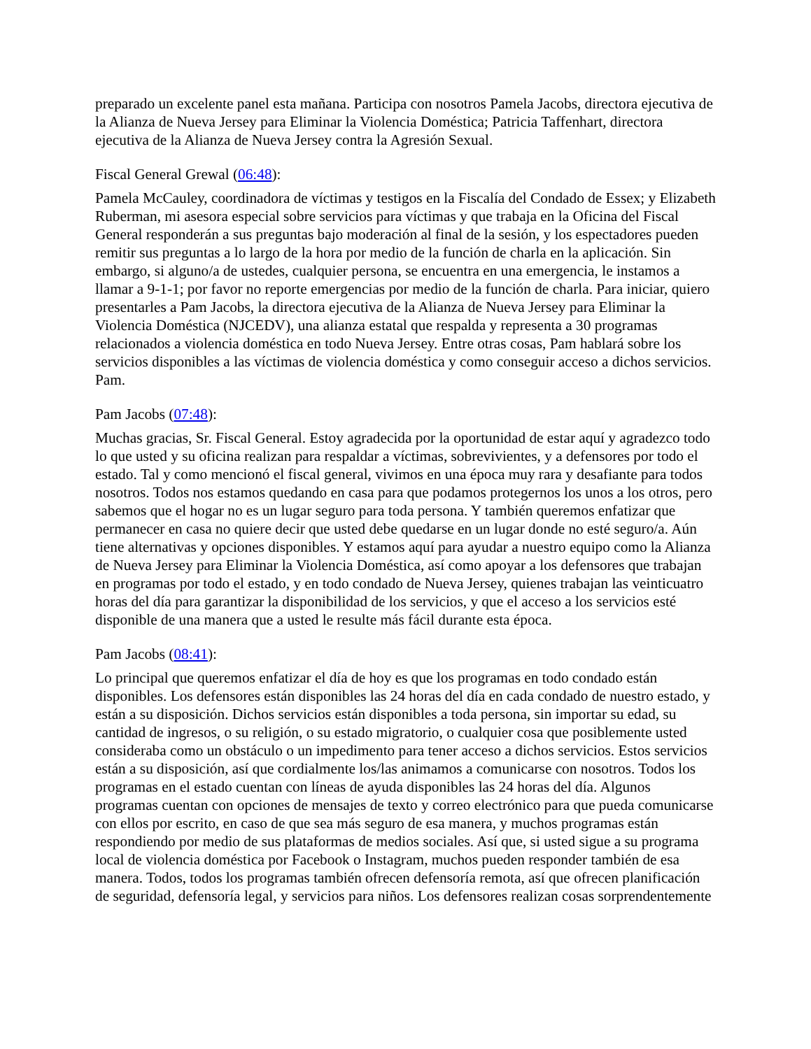preparado un excelente panel esta mañana. Participa con nosotros Pamela Jacobs, directora ejecutiva de la Alianza de Nueva Jersey para Eliminar la Violencia Doméstica; Patricia Taffenhart, directora ejecutiva de la Alianza de Nueva Jersey contra la Agresión Sexual.
Fiscal General Grewal (06:48):
Pamela McCauley, coordinadora de víctimas y testigos en la Fiscalía del Condado de Essex; y Elizabeth Ruberman, mi asesora especial sobre servicios para víctimas y que trabaja en la Oficina del Fiscal General responderán a sus preguntas bajo moderación al final de la sesión, y los espectadores pueden remitir sus preguntas a lo largo de la hora por medio de la función de charla en la aplicación. Sin embargo, si alguno/a de ustedes, cualquier persona, se encuentra en una emergencia, le instamos a llamar a 9-1-1; por favor no reporte emergencias por medio de la función de charla. Para iniciar, quiero presentarles a Pam Jacobs, la directora ejecutiva de la Alianza de Nueva Jersey para Eliminar la Violencia Doméstica (NJCEDV), una alianza estatal que respalda y representa a 30 programas relacionados a violencia doméstica en todo Nueva Jersey. Entre otras cosas, Pam hablará sobre los servicios disponibles a las víctimas de violencia doméstica y como conseguir acceso a dichos servicios. Pam.
Pam Jacobs (07:48):
Muchas gracias, Sr. Fiscal General. Estoy agradecida por la oportunidad de estar aquí y agradezco todo lo que usted y su oficina realizan para respaldar a víctimas, sobrevivientes, y a defensores por todo el estado. Tal y como mencionó el fiscal general, vivimos en una época muy rara y desafiante para todos nosotros. Todos nos estamos quedando en casa para que podamos protegernos los unos a los otros, pero sabemos que el hogar no es un lugar seguro para toda persona. Y también queremos enfatizar que permanecer en casa no quiere decir que usted debe quedarse en un lugar donde no esté seguro/a. Aún tiene alternativas y opciones disponibles. Y estamos aquí para ayudar a nuestro equipo como la Alianza de Nueva Jersey para Eliminar la Violencia Doméstica, así como apoyar a los defensores que trabajan en programas por todo el estado, y en todo condado de Nueva Jersey, quienes trabajan las veinticuatro horas del día para garantizar la disponibilidad de los servicios, y que el acceso a los servicios esté disponible de una manera que a usted le resulte más fácil durante esta época.
Pam Jacobs (08:41):
Lo principal que queremos enfatizar el día de hoy es que los programas en todo condado están disponibles. Los defensores están disponibles las 24 horas del día en cada condado de nuestro estado, y están a su disposición. Dichos servicios están disponibles a toda persona, sin importar su edad, su cantidad de ingresos, o su religión, o su estado migratorio, o cualquier cosa que posiblemente usted consideraba como un obstáculo o un impedimento para tener acceso a dichos servicios. Estos servicios están a su disposición, así que cordialmente los/las animamos a comunicarse con nosotros. Todos los programas en el estado cuentan con líneas de ayuda disponibles las 24 horas del día. Algunos programas cuentan con opciones de mensajes de texto y correo electrónico para que pueda comunicarse con ellos por escrito, en caso de que sea más seguro de esa manera, y muchos programas están respondiendo por medio de sus plataformas de medios sociales. Así que, si usted sigue a su programa local de violencia doméstica por Facebook o Instagram, muchos pueden responder también de esa manera. Todos, todos los programas también ofrecen defensoría remota, así que ofrecen planificación de seguridad, defensoría legal, y servicios para niños. Los defensores realizan cosas sorprendentemente